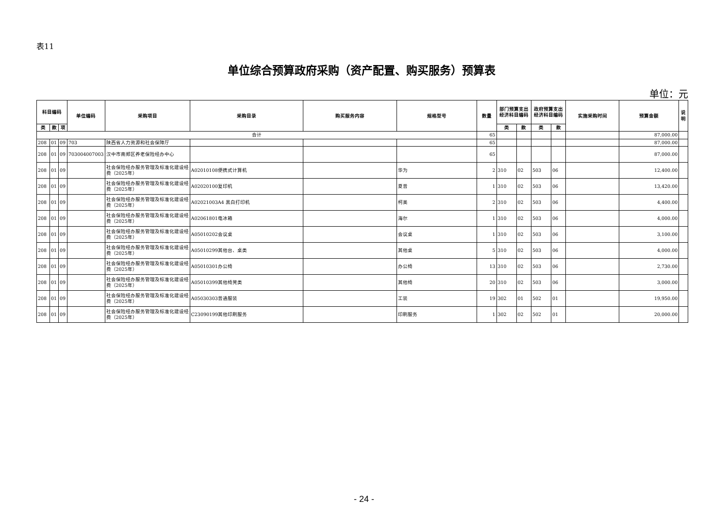表11
单位综合预算政府采购（资产配置、购买服务）预算表
单位：元
| 科目编码 | | | 单位编码 | 采购项目 | 采购目录 | 购买服务内容 | 规格型号 | 数量 | 部门预算支出经济科目编码 | | 政府预算支出经济科目编码 | | 实施采购时间 | 预算金额 | 说明 |
| --- | --- | --- | --- | --- | --- | --- | --- | --- | --- | --- | --- | --- | --- | --- | --- |
| 类 | 款 | 项 | | | | | | | 类 | 款 | 类 | 款 | | | |
| 合计 | | | | | | | | 65 | | | | | | 87,000.00 | |
| 208 | 01 | 09 | 703 | 陕西省人力资源和社会保障厅 | | | | 65 | | | | | | 87,000.00 | |
| 208 | 01 | 09 | 703004007003 | 汉中市南郑区养老保险经办中心 | | | | 65 | | | | | | 87,000.00 | |
| 208 | 01 | 09 | | 社会保险经办服务管理及标准化建设经费（2025年） | A02010108便携式计算机 | | 华为 | 2 | 310 | 02 | 503 | 06 | | 12,400.00 | |
| 208 | 01 | 09 | | 社会保险经办服务管理及标准化建设经费（2025年） | A02020100复印机 | | 夏普 | 1 | 310 | 02 | 503 | 06 | | 13,420.00 | |
| 208 | 01 | 09 | | 社会保险经办服务管理及标准化建设经费（2025年） | A02021003A4 黑白打印机 | | 柯美 | 2 | 310 | 02 | 503 | 06 | | 4,400.00 | |
| 208 | 01 | 09 | | 社会保险经办服务管理及标准化建设经费（2025年） | A02061801电冰箱 | | 海尔 | 1 | 310 | 02 | 503 | 06 | | 4,000.00 | |
| 208 | 01 | 09 | | 社会保险经办服务管理及标准化建设经费（2025年） | A05010202会议桌 | | 会议桌 | 1 | 310 | 02 | 503 | 06 | | 3,100.00 | |
| 208 | 01 | 09 | | 社会保险经办服务管理及标准化建设经费（2025年） | A05010299其他台、桌类 | | 其他桌 | 5 | 310 | 02 | 503 | 06 | | 4,000.00 | |
| 208 | 01 | 09 | | 社会保险经办服务管理及标准化建设经费（2025年） | A05010301办公椅 | | 办公椅 | 13 | 310 | 02 | 503 | 06 | | 2,730.00 | |
| 208 | 01 | 09 | | 社会保险经办服务管理及标准化建设经费（2025年） | A05010399其他椅凳类 | | 其他椅 | 20 | 310 | 02 | 503 | 06 | | 3,000.00 | |
| 208 | 01 | 09 | | 社会保险经办服务管理及标准化建设经费（2025年） | A05030303普通服装 | | 工装 | 19 | 302 | 01 | 502 | 01 | | 19,950.00 | |
| 208 | 01 | 09 | | 社会保险经办服务管理及标准化建设经费（2025年） | C23090199其他印刷服务 | | 印刷服务 | 1 | 302 | 02 | 502 | 01 | | 20,000.00 | |
- 24 -